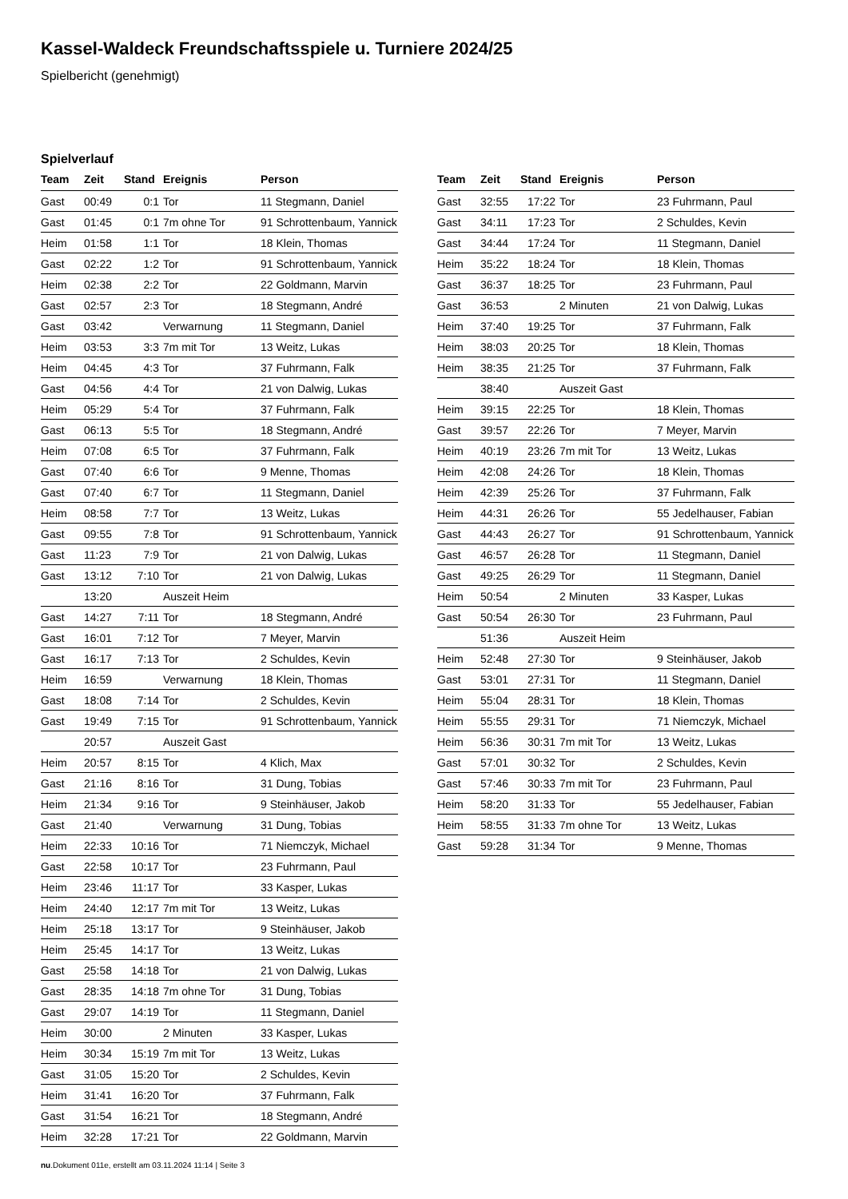Kassel-Waldeck Freundschaftsspiele u. Turniere 2024/25
Spielbericht (genehmigt)
Spielverlauf
| Team | Zeit | Stand | Ereignis | Person |
| --- | --- | --- | --- | --- |
| Gast | 00:49 | 0:1 | Tor | 11 Stegmann, Daniel |
| Gast | 01:45 | 0:1 | 7m ohne Tor | 91 Schrottenbaum, Yannick |
| Heim | 01:58 | 1:1 | Tor | 18 Klein, Thomas |
| Gast | 02:22 | 1:2 | Tor | 91 Schrottenbaum, Yannick |
| Heim | 02:38 | 2:2 | Tor | 22 Goldmann, Marvin |
| Gast | 02:57 | 2:3 | Tor | 18 Stegmann, André |
| Gast | 03:42 | | Verwarnung | 11 Stegmann, Daniel |
| Heim | 03:53 | 3:3 | 7m mit Tor | 13 Weitz, Lukas |
| Heim | 04:45 | 4:3 | Tor | 37 Fuhrmann, Falk |
| Gast | 04:56 | 4:4 | Tor | 21 von Dalwig, Lukas |
| Heim | 05:29 | 5:4 | Tor | 37 Fuhrmann, Falk |
| Gast | 06:13 | 5:5 | Tor | 18 Stegmann, André |
| Heim | 07:08 | 6:5 | Tor | 37 Fuhrmann, Falk |
| Gast | 07:40 | 6:6 | Tor | 9 Menne, Thomas |
| Gast | 07:40 | 6:7 | Tor | 11 Stegmann, Daniel |
| Heim | 08:58 | 7:7 | Tor | 13 Weitz, Lukas |
| Gast | 09:55 | 7:8 | Tor | 91 Schrottenbaum, Yannick |
| Gast | 11:23 | 7:9 | Tor | 21 von Dalwig, Lukas |
| Gast | 13:12 | 7:10 | Tor | 21 von Dalwig, Lukas |
| | 13:20 | | Auszeit Heim | |
| Gast | 14:27 | 7:11 | Tor | 18 Stegmann, André |
| Gast | 16:01 | 7:12 | Tor | 7 Meyer, Marvin |
| Gast | 16:17 | 7:13 | Tor | 2 Schuldes, Kevin |
| Heim | 16:59 | | Verwarnung | 18 Klein, Thomas |
| Gast | 18:08 | 7:14 | Tor | 2 Schuldes, Kevin |
| Gast | 19:49 | 7:15 | Tor | 91 Schrottenbaum, Yannick |
| | 20:57 | | Auszeit Gast | |
| Heim | 20:57 | 8:15 | Tor | 4 Klich, Max |
| Gast | 21:16 | 8:16 | Tor | 31 Dung, Tobias |
| Heim | 21:34 | 9:16 | Tor | 9 Steinhäuser, Jakob |
| Gast | 21:40 | | Verwarnung | 31 Dung, Tobias |
| Heim | 22:33 | 10:16 | Tor | 71 Niemczyk, Michael |
| Gast | 22:58 | 10:17 | Tor | 23 Fuhrmann, Paul |
| Heim | 23:46 | 11:17 | Tor | 33 Kasper, Lukas |
| Heim | 24:40 | 12:17 | 7m mit Tor | 13 Weitz, Lukas |
| Heim | 25:18 | 13:17 | Tor | 9 Steinhäuser, Jakob |
| Heim | 25:45 | 14:17 | Tor | 13 Weitz, Lukas |
| Gast | 25:58 | 14:18 | Tor | 21 von Dalwig, Lukas |
| Gast | 28:35 | 14:18 | 7m ohne Tor | 31 Dung, Tobias |
| Gast | 29:07 | 14:19 | Tor | 11 Stegmann, Daniel |
| Heim | 30:00 | | 2 Minuten | 33 Kasper, Lukas |
| Heim | 30:34 | 15:19 | 7m mit Tor | 13 Weitz, Lukas |
| Gast | 31:05 | 15:20 | Tor | 2 Schuldes, Kevin |
| Heim | 31:41 | 16:20 | Tor | 37 Fuhrmann, Falk |
| Gast | 31:54 | 16:21 | Tor | 18 Stegmann, André |
| Heim | 32:28 | 17:21 | Tor | 22 Goldmann, Marvin |
| Team | Zeit | Stand | Ereignis | Person |
| --- | --- | --- | --- | --- |
| Gast | 32:55 | 17:22 | Tor | 23 Fuhrmann, Paul |
| Gast | 34:11 | 17:23 | Tor | 2 Schuldes, Kevin |
| Gast | 34:44 | 17:24 | Tor | 11 Stegmann, Daniel |
| Heim | 35:22 | 18:24 | Tor | 18 Klein, Thomas |
| Gast | 36:37 | 18:25 | Tor | 23 Fuhrmann, Paul |
| Gast | 36:53 | | 2 Minuten | 21 von Dalwig, Lukas |
| Heim | 37:40 | 19:25 | Tor | 37 Fuhrmann, Falk |
| Heim | 38:03 | 20:25 | Tor | 18 Klein, Thomas |
| Heim | 38:35 | 21:25 | Tor | 37 Fuhrmann, Falk |
| | 38:40 | | Auszeit Gast | |
| Heim | 39:15 | 22:25 | Tor | 18 Klein, Thomas |
| Gast | 39:57 | 22:26 | Tor | 7 Meyer, Marvin |
| Heim | 40:19 | 23:26 | 7m mit Tor | 13 Weitz, Lukas |
| Heim | 42:08 | 24:26 | Tor | 18 Klein, Thomas |
| Heim | 42:39 | 25:26 | Tor | 37 Fuhrmann, Falk |
| Heim | 44:31 | 26:26 | Tor | 55 Jedelhauser, Fabian |
| Gast | 44:43 | 26:27 | Tor | 91 Schrottenbaum, Yannick |
| Gast | 46:57 | 26:28 | Tor | 11 Stegmann, Daniel |
| Gast | 49:25 | 26:29 | Tor | 11 Stegmann, Daniel |
| Heim | 50:54 | | 2 Minuten | 33 Kasper, Lukas |
| Gast | 50:54 | 26:30 | Tor | 23 Fuhrmann, Paul |
| | 51:36 | | Auszeit Heim | |
| Heim | 52:48 | 27:30 | Tor | 9 Steinhäuser, Jakob |
| Gast | 53:01 | 27:31 | Tor | 11 Stegmann, Daniel |
| Heim | 55:04 | 28:31 | Tor | 18 Klein, Thomas |
| Heim | 55:55 | 29:31 | Tor | 71 Niemczyk, Michael |
| Heim | 56:36 | 30:31 | 7m mit Tor | 13 Weitz, Lukas |
| Gast | 57:01 | 30:32 | Tor | 2 Schuldes, Kevin |
| Gast | 57:46 | 30:33 | 7m mit Tor | 23 Fuhrmann, Paul |
| Heim | 58:20 | 31:33 | Tor | 55 Jedelhauser, Fabian |
| Heim | 58:55 | 31:33 | 7m ohne Tor | 13 Weitz, Lukas |
| Gast | 59:28 | 31:34 | Tor | 9 Menne, Thomas |
nu.Dokument 011e, erstellt am 03.11.2024 11:14 | Seite 3